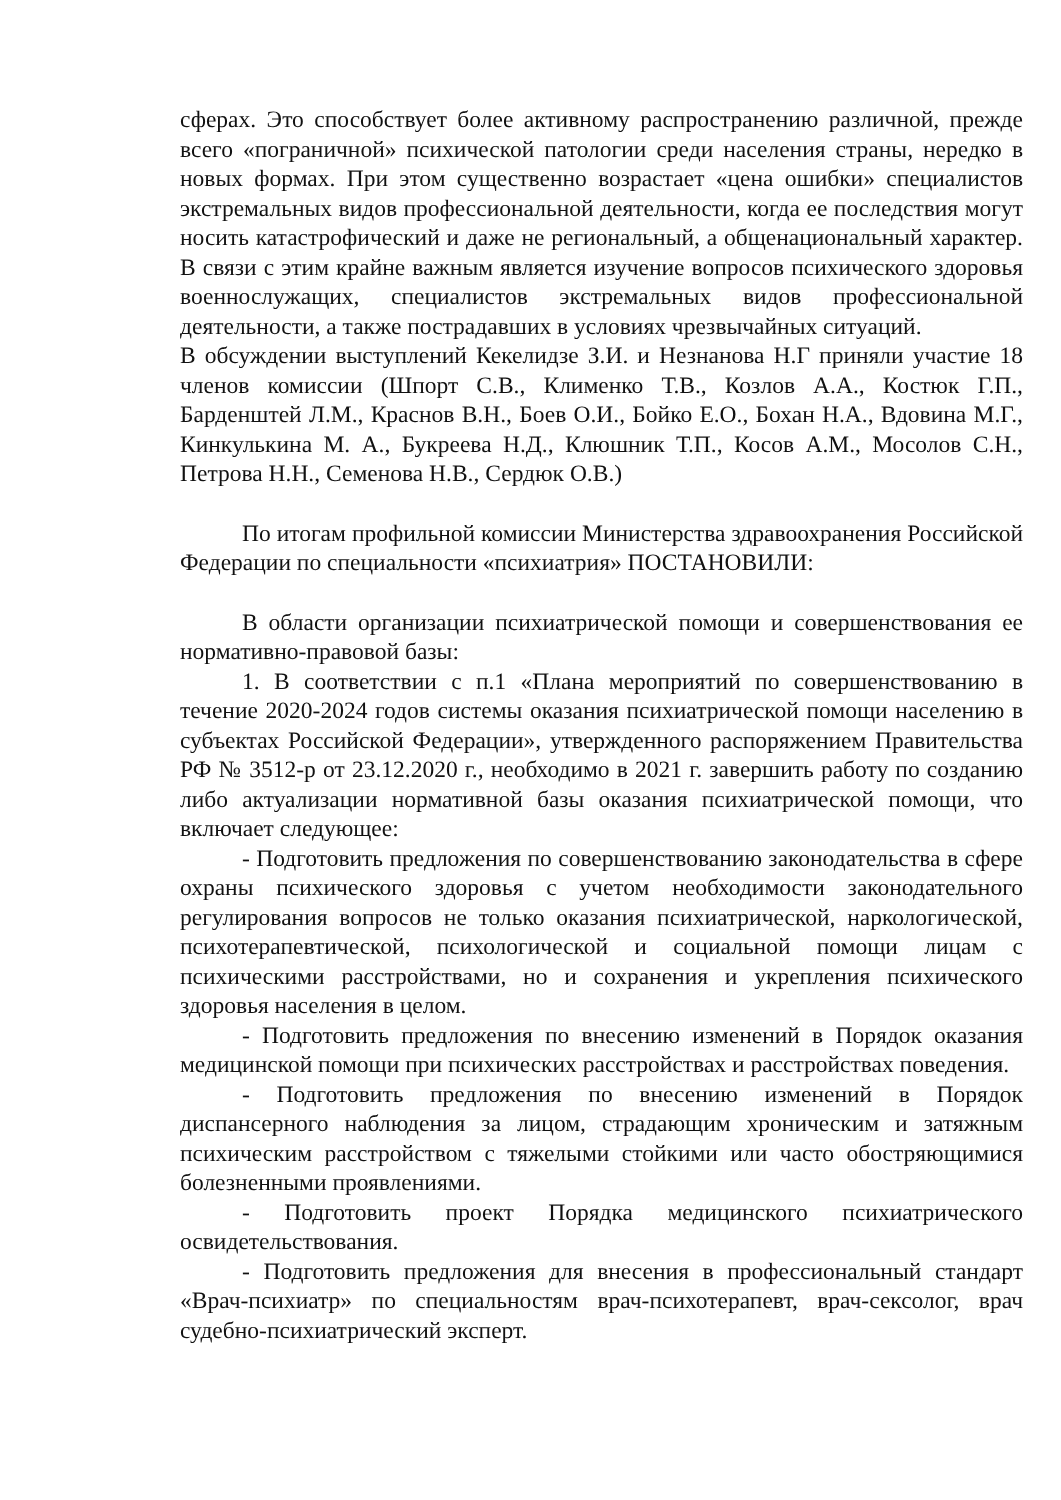сферах. Это способствует более активному распространению различной, прежде всего «пограничной» психической патологии среди населения страны, нередко в новых формах. При этом существенно возрастает «цена ошибки» специалистов экстремальных видов профессиональной деятельности, когда ее последствия могут носить катастрофический и даже не региональный, а общенациональный характер. В связи с этим крайне важным является изучение вопросов психического здоровья военнослужащих, специалистов экстремальных видов профессиональной деятельности, а также пострадавших в условиях чрезвычайных ситуаций.
В обсуждении выступлений Кекелидзе З.И. и Незнанова Н.Г приняли участие 18 членов комиссии (Шпорт С.В., Клименко Т.В., Козлов А.А., Костюк Г.П., Барденштей Л.М., Краснов В.Н., Боев О.И., Бойко Е.О., Бохан Н.А., Вдовина М.Г., Кинкулькина М. А., Букреева Н.Д., Клюшник Т.П., Косов А.М., Мосолов С.Н., Петрова Н.Н., Семенова Н.В., Сердюк О.В.)
По итогам профильной комиссии Министерства здравоохранения Российской Федерации по специальности «психиатрия» ПОСТАНОВИЛИ:
В области организации психиатрической помощи и совершенствования ее нормативно-правовой базы:
1. В соответствии с п.1 «Плана мероприятий по совершенствованию в течение 2020-2024 годов системы оказания психиатрической помощи населению в субъектах Российской Федерации», утвержденного распоряжением Правительства РФ № 3512-р от 23.12.2020 г., необходимо в 2021 г. завершить работу по созданию либо актуализации нормативной базы оказания психиатрической помощи, что включает следующее:
- Подготовить предложения по совершенствованию законодательства в сфере охраны психического здоровья с учетом необходимости законодательного регулирования вопросов не только оказания психиатрической, наркологической, психотерапевтической, психологической и социальной помощи лицам с психическими расстройствами, но и сохранения и укрепления психического здоровья населения в целом.
- Подготовить предложения по внесению изменений в Порядок оказания медицинской помощи при психических расстройствах и расстройствах поведения.
- Подготовить предложения по внесению изменений в Порядок диспансерного наблюдения за лицом, страдающим хроническим и затяжным психическим расстройством с тяжелыми стойкими или часто обостряющимися болезненными проявлениями.
- Подготовить проект Порядка медицинского психиатрического освидетельствования.
- Подготовить предложения для внесения в профессиональный стандарт «Врач-психиатр» по специальностям врач-психотерапевт, врач-сексолог, врач судебно-психиатрический эксперт.